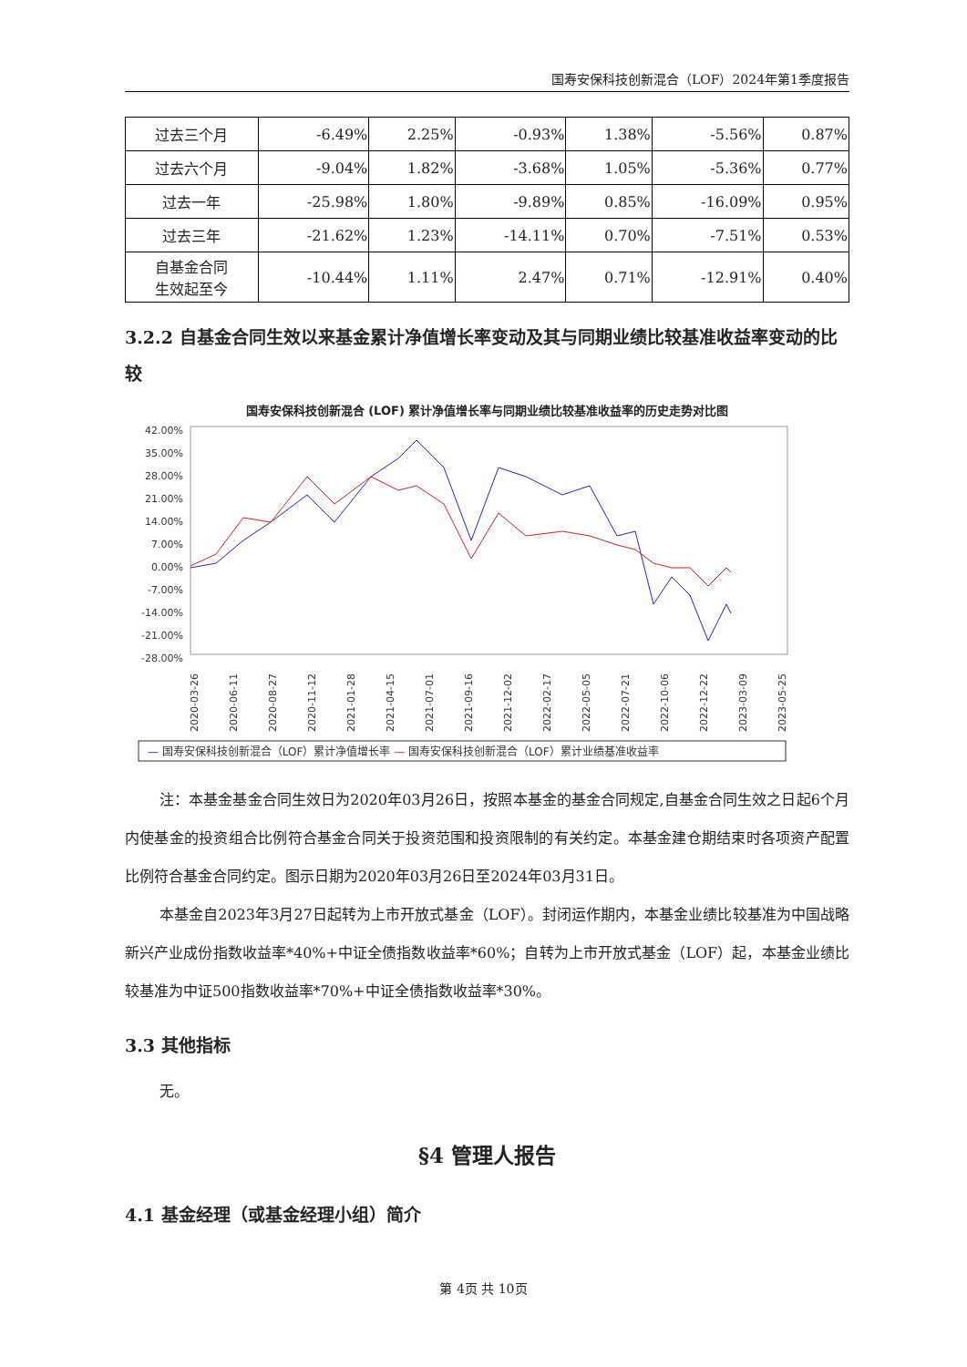国寿安保科技创新混合（LOF）2024年第1季度报告
| 过去三个月 | -6.49% | 2.25% | -0.93% | 1.38% | -5.56% | 0.87% |
| 过去六个月 | -9.04% | 1.82% | -3.68% | 1.05% | -5.36% | 0.77% |
| 过去一年 | -25.98% | 1.80% | -9.89% | 0.85% | -16.09% | 0.95% |
| 过去三年 | -21.62% | 1.23% | -14.11% | 0.70% | -7.51% | 0.53% |
| 自基金合同 生效起至今 | -10.44% | 1.11% | 2.47% | 0.71% | -12.91% | 0.40% |
3.2.2 自基金合同生效以来基金累计净值增长率变动及其与同期业绩比较基准收益率变动的比较
国寿安保科技创新混合 (LOF) 累计净值增长率与同期业绩比较基准收益率的历史走势对比图
42.00%
35.00%
28.00%
21.00%
14.00%
7.00%
0.00%
-7.00%
-14.00%
-21.00%
-28.00%
2020-03-26
2020-06-11
2020-08-27
2020-11-12
2021-01-28
2021-04-15
2021-07-01
2021-09-16
2021-12-02
2022-02-17
2022-05-05
2022-07-21
2022-10-06
2022-12-22
2023-03-09
2023-05-25
— 国寿安保科技创新混合（LOF）累计净值增长率 — 国寿安保科技创新混合（LOF）累计业绩基准收益率
注：本基金基金合同生效日为2020年03月26日，按照本基金的基金合同规定,自基金合同生效之日起6个月内使基金的投资组合比例符合基金合同关于投资范围和投资限制的有关约定。本基金建仓期结束时各项资产配置比例符合基金合同约定。图示日期为2020年03月26日至2024年03月31日。
本基金自2023年3月27日起转为上市开放式基金（LOF）。封闭运作期内，本基金业绩比较基准为中国战略新兴产业成份指数收益率*40%+中证全债指数收益率*60%；自转为上市开放式基金（LOF）起，本基金业绩比较基准为中证500指数收益率*70%+中证全债指数收益率*30%。
3.3 其他指标
无。
§4 管理人报告
4.1 基金经理（或基金经理小组）简介
第 4页 共 10页